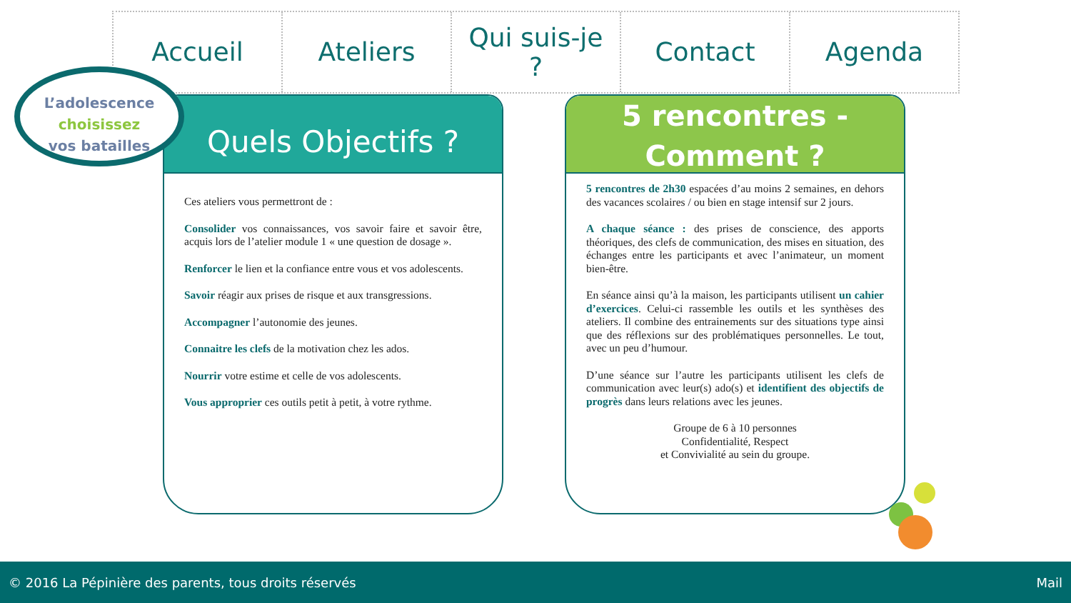Accueil Ateliers Qui suis-je
?
Contact Agenda
L’adolescence
choisissez
vos batailles
Quels Objectifs ?
Ces ateliers vous permettront de :
Consolider vos connaissances, vos savoir faire et savoir être, acquis lors de l’atelier module 1 « une question de dosage ».
Renforcer le lien et la confiance entre vous et vos adolescents.
Savoir réagir aux prises de risque et aux transgressions.
Accompagner l’autonomie des jeunes.
Connaitre les clefs de la motivation chez les ados.
Nourrir votre estime et celle de vos adolescents.
Vous approprier ces outils petit à petit, à votre rythme.
5 rencontres -
Comment ?
5 rencontres de 2h30 espacées d’au moins 2 semaines, en dehors des vacances scolaires / ou bien en stage intensif sur 2 jours.
A chaque séance : des prises de conscience, des apports théoriques, des clefs de communication, des mises en situation, des échanges entre les participants et avec l’animateur, un moment bien-être.
En séance ainsi qu’à la maison, les participants utilisent un cahier d’exercices. Celui-ci rassemble les outils et les synthèses des ateliers. Il combine des entrainements sur des situations type ainsi que des réflexions sur des problématiques personnelles. Le tout, avec un peu d’humour.
D’une séance sur l’autre les participants utilisent les clefs de communication avec leur(s) ado(s) et identifient des objectifs de progrès dans leurs relations avec les jeunes.
Groupe de 6 à 10 personnes
Confidentialité, Respect
et Convivialité au sein du groupe.
© 2016 La Pépinière des parents, tous droits réservés Mail